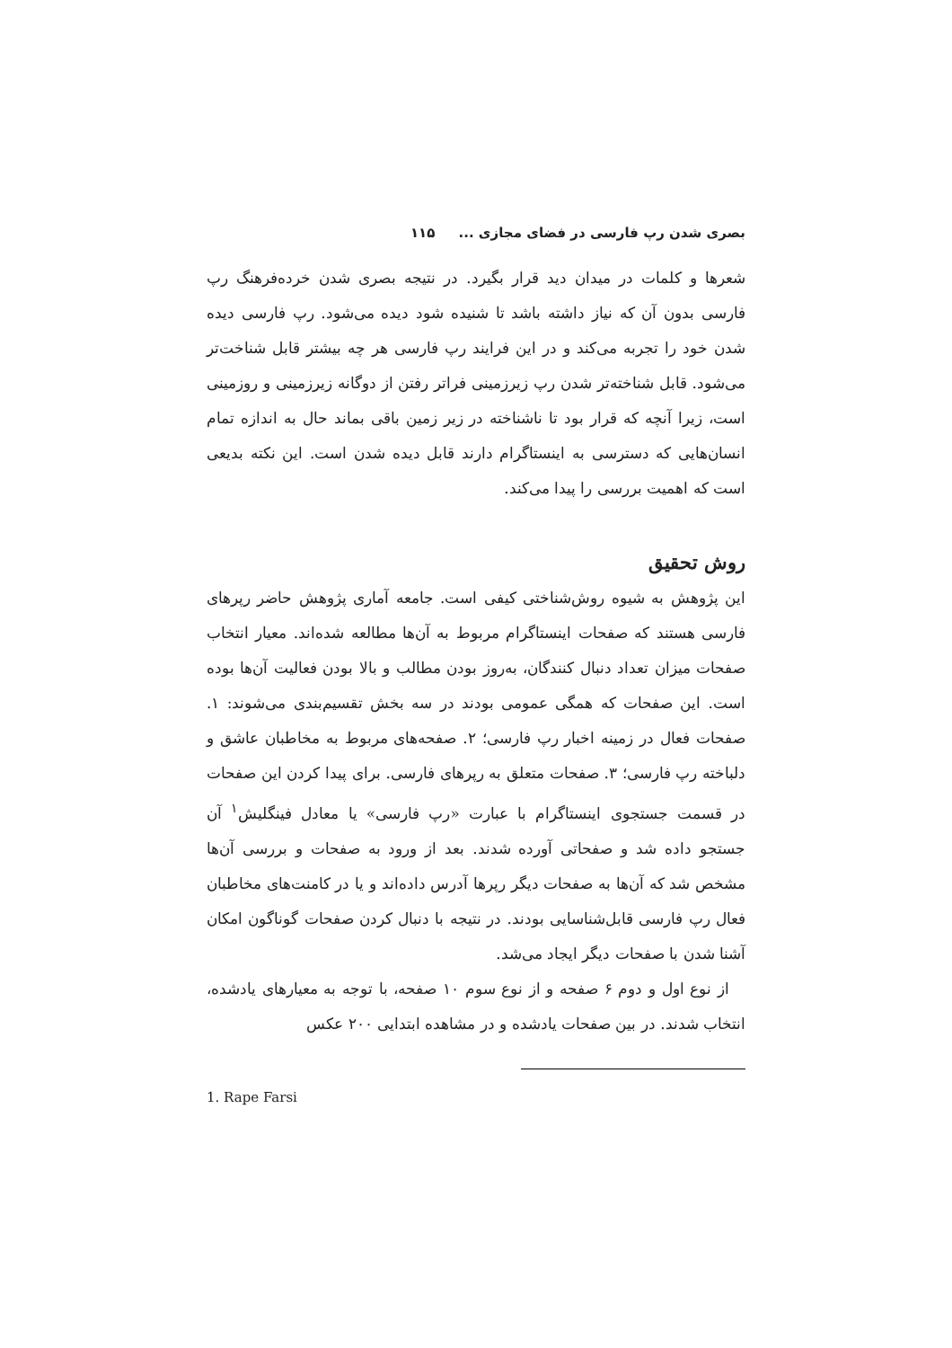بصری شدن رپ فارسی در فضای مجازی ... ۱۱۵
شعرها و کلمات در میدان دید قرار بگیرد. در نتیجه بصری شدن خرده‌فرهنگ رپ فارسی بدون آن که نیاز داشته باشد تا شنیده شود دیده می‌شود. رپ فارسی دیده شدن خود را تجربه می‌کند و در این فرایند رپ فارسی هر چه بیشتر قابل شناخت‌تر می‌شود. قابل شناخته‌تر شدن رپ زیرزمینی فراتر رفتن از دوگانه زیرزمینی و روزمینی است، زیرا آنچه که قرار بود تا ناشناخته در زیر زمین باقی بماند حال به اندازه تمام انسان‌هایی که دسترسی به اینستاگرام دارند قابل دیده شدن است. این نکته بدیعی است که اهمیت بررسی را پیدا می‌کند.
روش تحقیق
این پژوهش به شیوه روش‌شناختی کیفی است. جامعه آماری پژوهش حاضر رپرهای فارسی هستند که صفحات اینستاگرام مربوط به آن‌ها مطالعه شده‌اند. معیار انتخاب صفحات میزان تعداد دنبال کنندگان، به‌روز بودن مطالب و بالا بودن فعالیت آن‌ها بوده است. این صفحات که همگی عمومی بودند در سه بخش تقسیم‌بندی می‌شوند: ۱. صفحات فعال در زمینه اخبار رپ فارسی؛ ۲. صفحه‌های مربوط به مخاطبان عاشق و دلباخته رپ فارسی؛ ۳. صفحات متعلق به رپرهای فارسی. برای پیدا کردن این صفحات در قسمت جستجوی اینستاگرام با عبارت «رپ فارسی» یا معادل فینگلیش<sup>۱</sup> آن جستجو داده شد و صفحاتی آورده شدند. بعد از ورود به صفحات و بررسی آن‌ها مشخص شد که آن‌ها به صفحات دیگر رپرها آدرس داده‌اند و یا در کامنت‌های مخاطبان فعال رپ فارسی قابل‌شناسایی بودند. در نتیجه با دنبال کردن صفحات گوناگون امکان آشنا شدن با صفحات دیگر ایجاد می‌شد.
از نوع اول و دوم ۶ صفحه و از نوع سوم ۱۰ صفحه، با توجه به معیارهای یادشده، انتخاب شدند. در بین صفحات یادشده و در مشاهده ابتدایی ۲۰۰ عکس
1. Rape Farsi